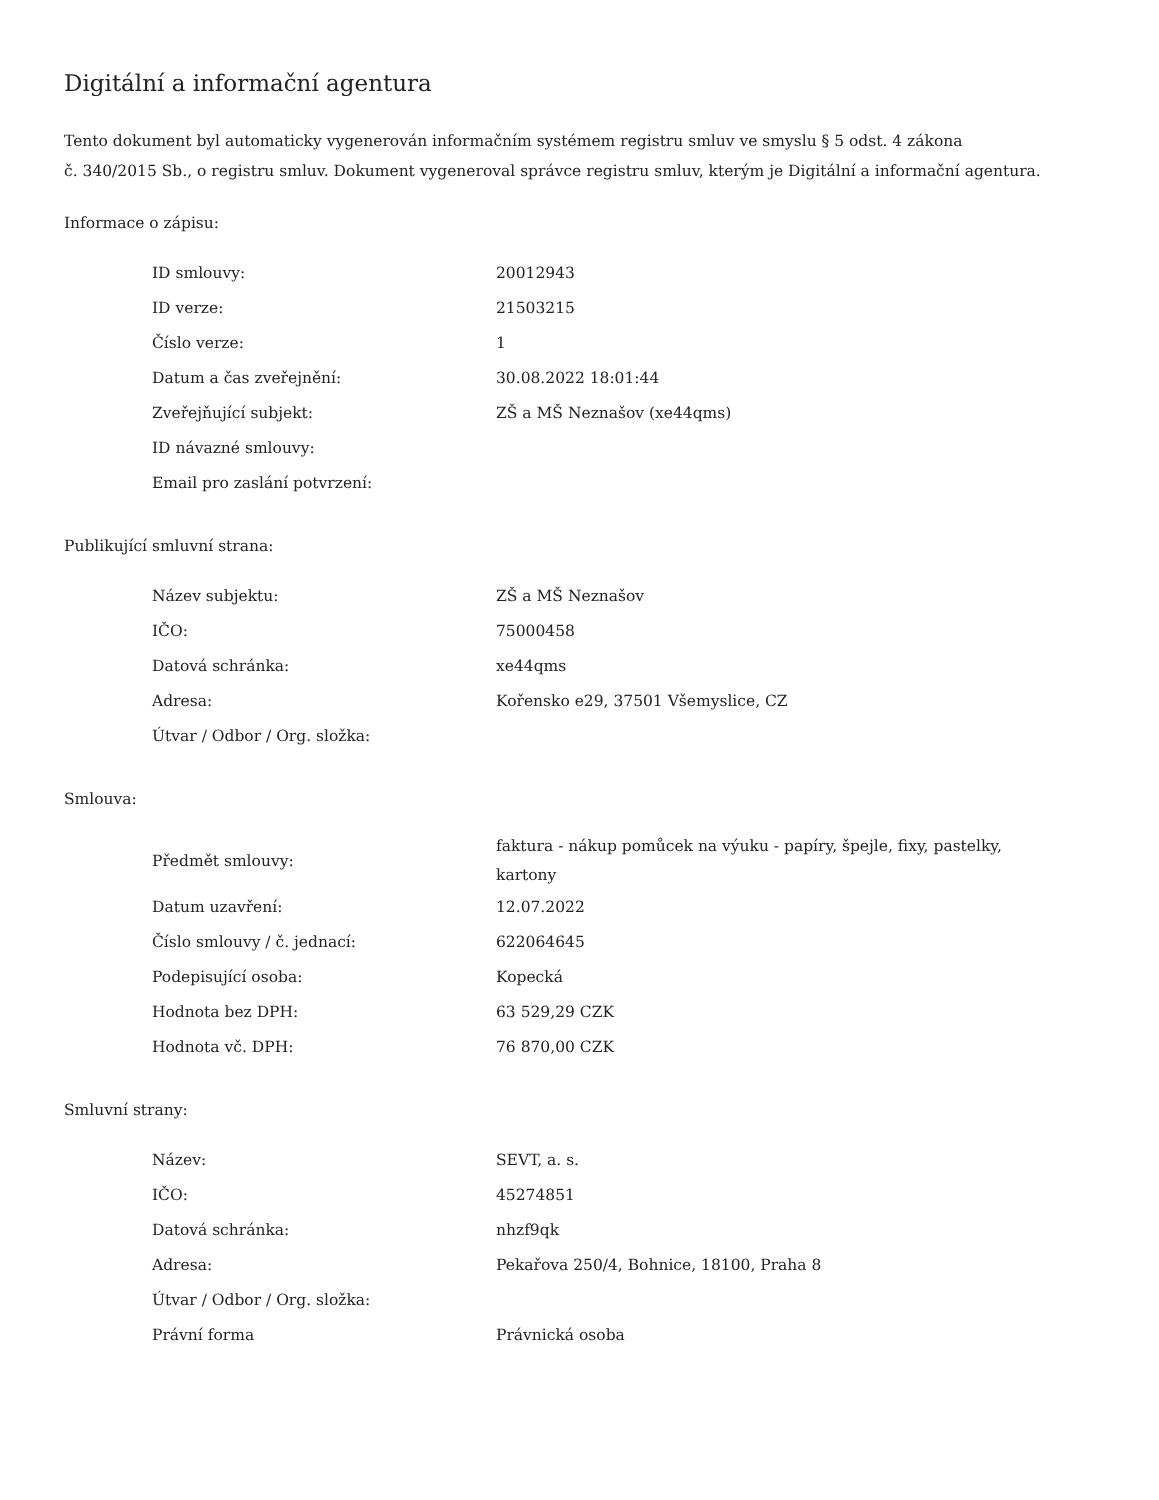Digitální a informační agentura
Tento dokument byl automaticky vygenerován informačním systémem registru smluv ve smyslu § 5 odst. 4 zákona
č. 340/2015 Sb., o registru smluv. Dokument vygeneroval správce registru smluv, kterým je Digitální a informační agentura.
Informace o zápisu:
| ID smlouvy: | 20012943 |
| ID verze: | 21503215 |
| Číslo verze: | 1 |
| Datum a čas zveřejnění: | 30.08.2022 18:01:44 |
| Zveřejňující subjekt: | ZŠ a MŠ Neznašov (xe44qms) |
| ID návazné smlouvy: | |
| Email pro zaslání potvrzení: | |
Publikující smluvní strana:
| Název subjektu: | ZŠ a MŠ Neznašov |
| IČO: | 75000458 |
| Datová schránka: | xe44qms |
| Adresa: | Kořensko e29, 37501 Všemyslice, CZ |
| Útvar / Odbor / Org. složka: | |
Smlouva:
| Předmět smlouvy: | faktura - nákup pomůcek na výuku - papíry, špejle, fixy, pastelky, kartony |
| Datum uzavření: | 12.07.2022 |
| Číslo smlouvy / č. jednací: | 622064645 |
| Podepisující osoba: | Kopecká |
| Hodnota bez DPH: | 63 529,29 CZK |
| Hodnota vč. DPH: | 76 870,00 CZK |
Smluvní strany:
| Název: | SEVT, a. s. |
| IČO: | 45274851 |
| Datová schránka: | nhzf9qk |
| Adresa: | Pekařova 250/4, Bohnice, 18100, Praha 8 |
| Útvar / Odbor / Org. složka: | |
| Právní forma | Právnická osoba |